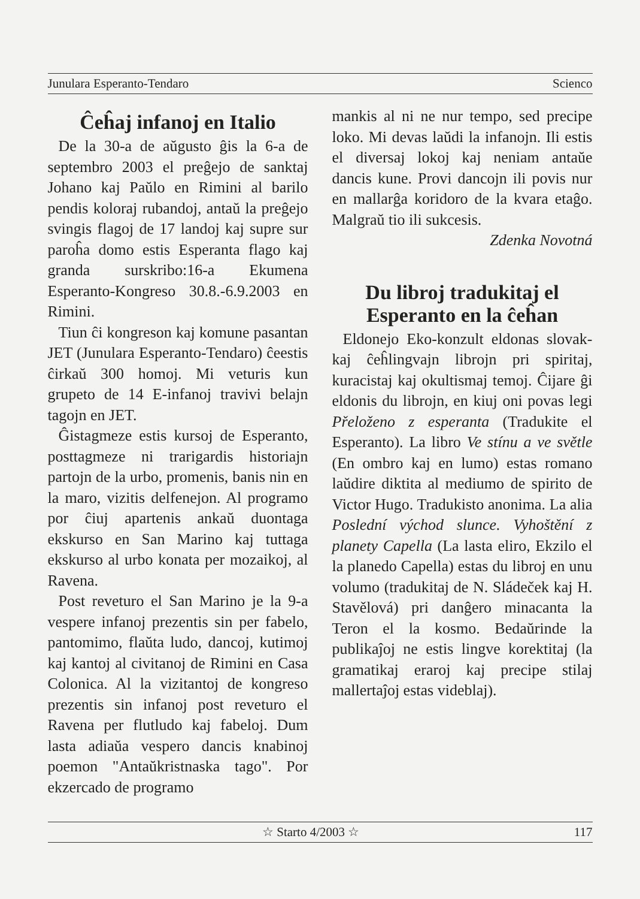Junulara Esperanto-Tendaro Scienco
Ĉeĥaj infanoj en Italio
De la 30-a de aŭgusto ĝis la 6-a de septembro 2003 el preĝejo de sanktaj Johano kaj Paŭlo en Rimini al barilo pendis koloraj rubandoj, antaŭ la preĝejo svingis flagoj de 17 landoj kaj supre sur paroĥa domo estis Esperanta flago kaj granda surskribo:16-a Ekumena Esperanto-Kongreso 30.8.-6.9.2003 en Rimini.
Tiun ĉi kongreson kaj komune pasantan JET (Junulara Esperanto-Tendaro) ĉeestis ĉirkaŭ 300 homoj. Mi veturis kun grupeto de 14 E-infanoj travivi belajn tagojn en JET.
Ĝistagmeze estis kursoj de Esperanto, posttagmeze ni trarigardis historiajn partojn de la urbo, promenis, banis nin en la maro, vizitis delfenejon. Al programo por ĉiuj apartenis ankaŭ duontaga ekskurso en San Marino kaj tuttaga ekskurso al urbo konata per mozaikoj, al Ravena.
Post reveturo el San Marino je la 9-a vespere infanoj prezentis sin per fabelo, pantomimo, flaŭta ludo, dancoj, kutimoj kaj kantoj al civitanoj de Rimini en Casa Colonica. Al la vizitantoj de kongreso prezentis sin infanoj post reveturo el Ravena per flutludo kaj fabeloj. Dum lasta adiaŭa vespero dancis knabinoj poemon "Antaŭkristnaska tago". Por ekzercado de programo
mankis al ni ne nur tempo, sed precipe loko. Mi devas laŭdi la infanojn. Ili estis el diversaj lokoj kaj neniam antaŭe dancis kune. Provi dancojn ili povis nur en mallarĝa koridoro de la kvara etaĝo. Malgraŭ tio ili sukcesis.
Zdenka Novotná
Du libroj tradukitaj el Esperanto en la ĉeĥan
Eldonejo Eko-konzult eldonas slovak- kaj ĉeĥlingvajn librojn pri spiritaj, kuracistaj kaj okultismaj temoj. Ĉijare ĝi eldonis du librojn, en kiuj oni povas legi Přeloženo z esperanta (Tradukite el Esperanto). La libro Ve stínu a ve světle (En ombro kaj en lumo) estas romano laŭdire diktita al mediumo de spirito de Victor Hugo. Tradukisto anonima. La alia Poslední východ slunce. Vyhoštění z planety Capella (La lasta eliro, Ekzilo el la planedo Capella) estas du libroj en unu volumo (tradukitaj de N. Sládeček kaj H. Stavělová) pri danĝero minacanta la Teron el la kosmo. Bedaŭrinde la publikaĵoj ne estis lingve korektitaj (la gramatikaj eraroj kaj precipe stilaj mallertaĵoj estas videblaj).
☆ Starto 4/2003 ☆ 117